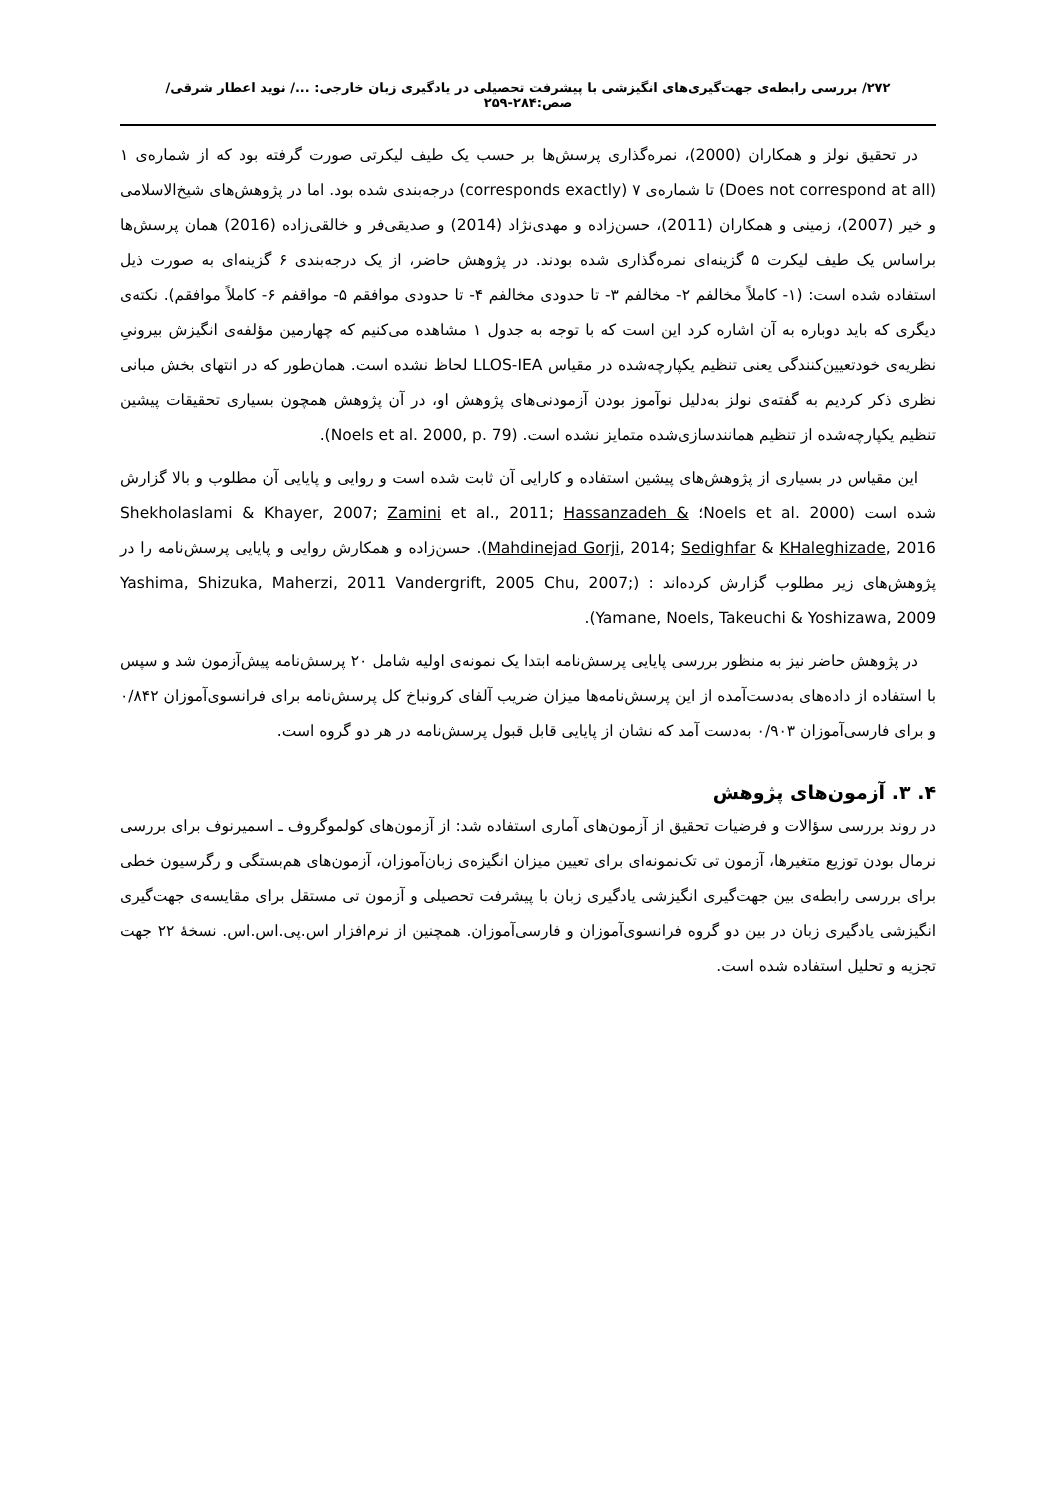۲۷۲/ بررسی رابطه‌ی جهت‌گیری‌های انگیزشی با پیشرفت تحصیلی در یادگیری زبان خارجی: .../ نوید اعطار شرقی/ صص:۲۸۴-۲۵۹
در تحقیق نولز و همکاران (2000)، نمره‌گذاری پرسش‌ها بر حسب یک طیف لیکرتی صورت گرفته بود که از شماره‌ی ۱ (Does not correspond at all) تا شماره‌ی ۷ (corresponds exactly) درجه‌بندی شده بود. اما در پژوهش‌های شیخ‌الاسلامی و خیر (2007)، زمینی و همکاران (2011)، حسن‌زاده و مهدی‌نژاد (2014) و صدیقی‌فر و خالقی‌زاده (2016) همان پرسش‌ها براساس یک طیف لیکرت ۵ گزینه‌ای نمره‌گذاری شده بودند. در پژوهش حاضر، از یک درجه‌بندی ۶ گزینه‌ای به صورت ذیل استفاده شده است: (۱- کاملاً مخالفم ۲- مخالفم ۳- تا حدودی مخالفم ۴- تا حدودی موافقم ۵- مواقفم ۶- کاملاً موافقم). نکته‌ی دیگری که باید دوباره به آن اشاره کرد این است که با توجه به جدول ۱ مشاهده می‌کنیم که چهارمین مؤلفه‌ی انگیزش بیرونیِ نظریه‌ی خودتعیین‌کنندگی یعنی تنظیم یکپارچه‌شده در مقیاس LLOS-IEA لحاظ نشده است. همان‌طور که در انتهای بخش مبانی نظری ذکر کردیم به گفته‌ی نولز به‌دلیل نوآموز بودن آزمودنی‌های پژوهش او، در آن پژوهش همچون بسیاری تحقیقات پیشین تنظیم یکپارچه‌شده از تنظیم همانندسازی‌شده متمایز نشده است. (Noels et al. 2000, p. 79).
این مقیاس در بسیاری از پژوهش‌های پیشین استفاده و کارایی آن ثابت شده است و روایی و پایایی آن مطلوب و بالا گزارش شده است (Noels et al. 2000؛ Shekholaslami & Khayer, 2007; Zamini et al., 2011; Hassanzadeh & Mahdinejad Gorji, 2014; Sedighfar & KHaleghizade, 2016). حسن‌زاده و همکارش روایی و پایایی پرسش‌نامه را در پژوهش‌های زیر مطلوب گزارش کرده‌اند : (Yashima, Shizuka, Maherzi, 2011 Vandergrift, 2005 Chu, 2007; Yamane, Noels, Takeuchi & Yoshizawa, 2009).
در پژوهش حاضر نیز به منظور بررسی پایایی پرسش‌نامه ابتدا یک نمونه‌ی اولیه شامل ۲۰ پرسش‌نامه پیش‌آزمون شد و سپس با استفاده از داده‌های به‌دست‌آمده از این پرسش‌نامه‌ها میزان ضریب آلفای کرونباخ کل پرسش‌نامه برای فرانسوی‌آموزان ۰/۸۴۲ و برای فارسی‌آموزان ۰/۹۰۳ به‌دست آمد که نشان از پایایی قابل قبول پرسش‌نامه در هر دو گروه است.
۴. ۳. آزمون‌های پژوهش
در روند بررسی سؤالات و فرضیات تحقیق از آزمون‌های آماری استفاده شد: از آزمون‌های کولموگروف ـ اسمیرنوف برای بررسی نرمال بودن توزیع متغیرها، آزمون تی تک‌نمونه‌ای برای تعیین میزان انگیزه‌ی زبان‌آموزان، آزمون‌های هم‌بستگی و رگرسیون خطی برای بررسی رابطه‌ی بین جهت‌گیری انگیزشی یادگیری زبان با پیشرفت تحصیلی و آزمون تی مستقل برای مقایسه‌ی جهت‌گیری انگیزشی یادگیری زبان در بین دو گروه فرانسوی‌آموزان و فارسی‌آموزان. همچنین از نرم‌افزار اس.پی.اس.اس. نسخهٔ ۲۲ جهت تجزیه و تحلیل استفاده شده است.